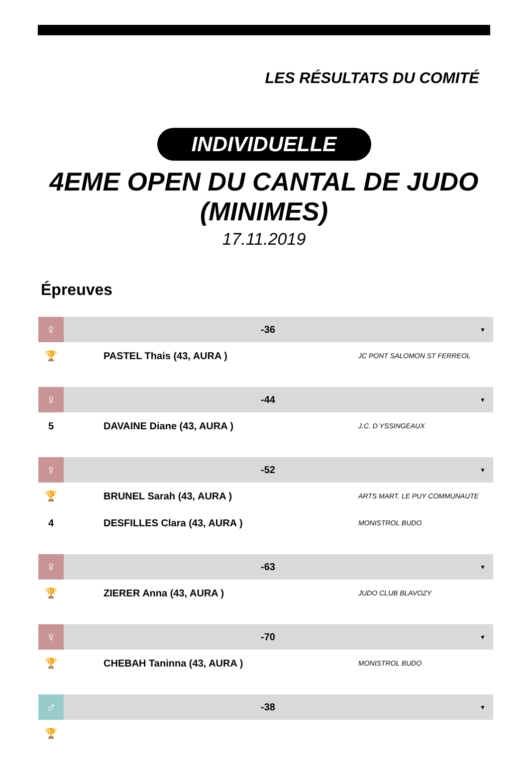LES RÉSULTATS DU COMITÉ
INDIVIDUELLE
4EME OPEN DU CANTAL DE JUDO (MINIMES)
17.11.2019
Épreuves
| ♀ | -36 | ▼ |
| 🏆 | PASTEL Thais (43, AURA ) | JC PONT SALOMON ST FERREOL |
| ♀ | -44 | ▼ |
| 5 | DAVAINE Diane (43, AURA ) | J.C. D YSSINGEAUX |
| ♀ | -52 | ▼ |
| 🏆 | BRUNEL Sarah (43, AURA ) | ARTS MART. LE PUY COMMUNAUTE |
| 4 | DESFILLES Clara (43, AURA ) | MONISTROL BUDO |
| ♀ | -63 | ▼ |
| 🏆 | ZIERER Anna (43, AURA ) | JUDO CLUB BLAVOZY |
| ♀ | -70 | ▼ |
| 🏆 | CHEBAH Taninna (43, AURA ) | MONISTROL BUDO |
| ♂ | -38 | ▼ |
| 🏆 | | |